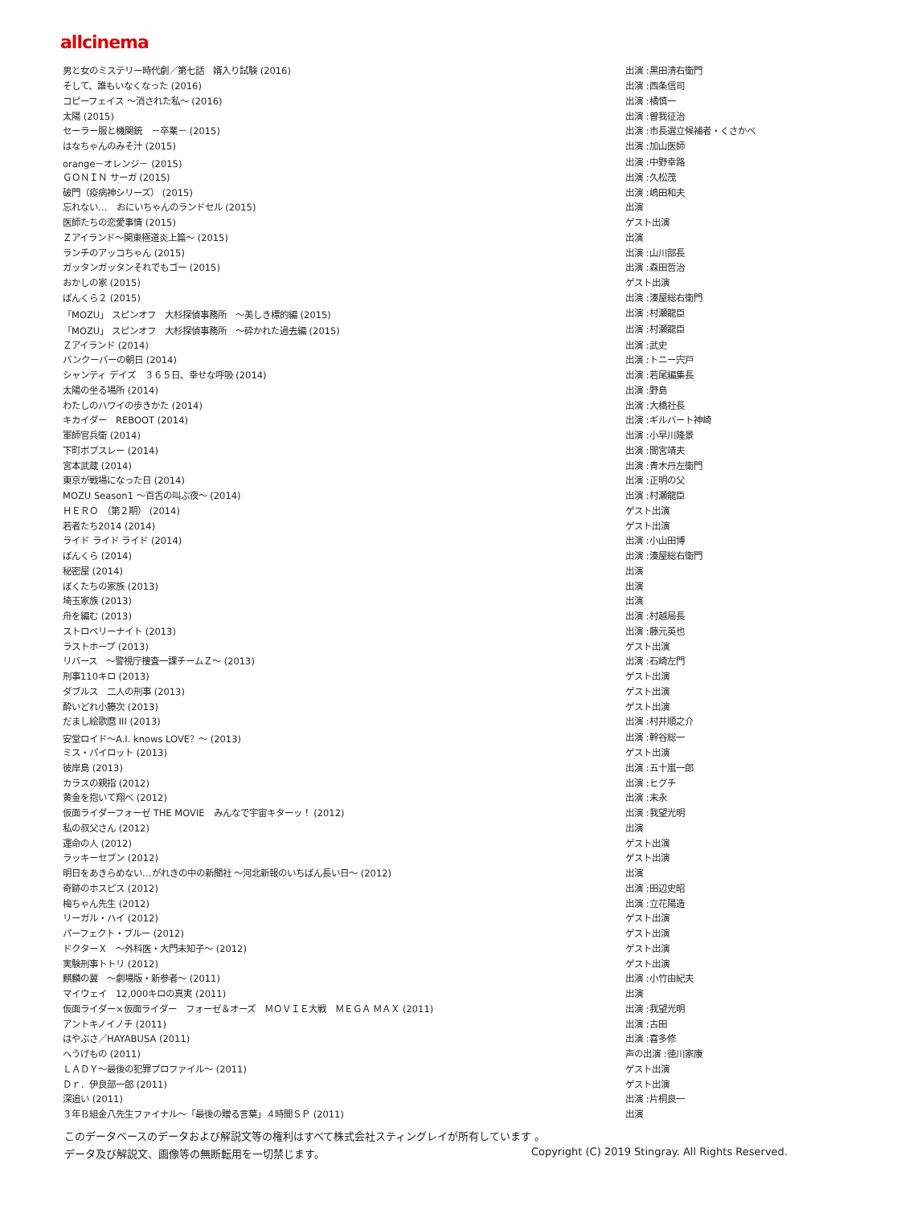allcinema
| 男と女のミステリー時代劇／第七話 婿入り試験 (2016) | 出演 :黒田清右衛門 |
| そして、誰もいなくなった (2016) | 出演 :西条信司 |
| コピーフェイス ～消された私～ (2016) | 出演 :橘慎一 |
| 太陽 (2015) | 出演 :曽我征治 |
| セーラー服と機関銃 －卒業－ (2015) | 出演 :市長選立候補者・くさかべ |
| はなちゃんのみそ汁 (2015) | 出演 :加山医師 |
| orange－オレンジ－ (2015) | 出演 :中野幸路 |
| ＧＯＮＩＮ サーガ (2015) | 出演 :久松茂 |
| 破門（疫病神シリーズ） (2015) | 出演 :嶋田和夫 |
| 忘れない… おにいちゃんのランドセル (2015) | 出演 |
| 医師たちの恋愛事情 (2015) | ゲスト出演 |
| Ｚアイランド～関東極道炎上篇～ (2015) | 出演 |
| ランチのアッコちゃん (2015) | 出演 :山川部長 |
| ガッタンガッタンそれでもゴー (2015) | 出演 :森田哲治 |
| おかしの家 (2015) | ゲスト出演 |
| ぼんくら２ (2015) | 出演 :湊屋総右衛門 |
| 「MOZU」 スピンオフ 大杉探偵事務所 ～美しき標的編 (2015) | 出演 :村瀬龍臣 |
| 「MOZU」 スピンオフ 大杉探偵事務所 ～砕かれた過去編 (2015) | 出演 :村瀬龍臣 |
| Ｚアイランド (2014) | 出演 :武史 |
| バンクーバーの朝日 (2014) | 出演 :トニー宍戸 |
| シャンティ デイズ ３６５日、幸せな呼吸 (2014) | 出演 :若尾編集長 |
| 太陽の坐る場所 (2014) | 出演 :野島 |
| わたしのハワイの歩きかた (2014) | 出演 :大橋社長 |
| キカイダー REBOOT (2014) | 出演 :ギルバート神崎 |
| 軍師官兵衛 (2014) | 出演 :小早川隆景 |
| 下町ボブスレー (2014) | 出演 :間宮靖夫 |
| 宮本武蔵 (2014) | 出演 :青木丹左衛門 |
| 東京が戦場になった日 (2014) | 出演 :正明の父 |
| MOZU Season1 ～百舌の叫ぶ夜～ (2014) | 出演 :村瀬龍臣 |
| ＨＥＲＯ （第２期） (2014) | ゲスト出演 |
| 若者たち2014 (2014) | ゲスト出演 |
| ライド ライド ライド (2014) | 出演 :小山田博 |
| ぼんくら (2014) | 出演 :湊屋総右衛門 |
| 秘密屋 (2014) | 出演 |
| ぼくたちの家族 (2013) | 出演 |
| 埼玉家族 (2013) | 出演 |
| 舟を編む (2013) | 出演 :村越局長 |
| ストロベリーナイト (2013) | 出演 :藤元英也 |
| ラストホープ (2013) | ゲスト出演 |
| リバース ～警視庁捜査一課チームＺ～ (2013) | 出演 :石崎左門 |
| 刑事110キロ (2013) | ゲスト出演 |
| ダブルス 二人の刑事 (2013) | ゲスト出演 |
| 酔いどれ小籐次 (2013) | ゲスト出演 |
| だまし絵歌麿 III (2013) | 出演 :村井順之介 |
| 安堂ロイド～A.I. knows LOVE？～ (2013) | 出演 :幹谷総一 |
| ミス・パイロット (2013) | ゲスト出演 |
| 彼岸島 (2013) | 出演 :五十嵐一郎 |
| カラスの親指 (2012) | 出演 :ヒグチ |
| 黄金を抱いて翔べ (2012) | 出演 :末永 |
| 仮面ライダーフォーゼ THE MOVIE みんなで宇宙キターッ！ (2012) | 出演 :我望光明 |
| 私の叔父さん (2012) | 出演 |
| 運命の人 (2012) | ゲスト出演 |
| ラッキーセブン (2012) | ゲスト出演 |
| 明日をあきらめない…がれきの中の新聞社 ～河北新報のいちばん長い日～ (2012) | 出演 |
| 奇跡のホスピス (2012) | 出演 :田辺史昭 |
| 梅ちゃん先生 (2012) | 出演 :立花陽造 |
| リーガル・ハイ (2012) | ゲスト出演 |
| パーフェクト・ブルー (2012) | ゲスト出演 |
| ドクターＸ ～外科医・大門未知子～ (2012) | ゲスト出演 |
| 実験刑事トトリ (2012) | ゲスト出演 |
| 麒麟の翼 ～劇場版・新参者～ (2011) | 出演 :小竹由紀夫 |
| マイウェイ 12,000キロの真実 (2011) | 出演 |
| 仮面ライダー×仮面ライダー フォーゼ＆オーズ ＭＯＶＩＥ大戦 ＭＥＧＡ ＭＡＸ (2011) | 出演 :我望光明 |
| アントキノイノチ (2011) | 出演 :古田 |
| はやぶさ／HAYABUSA (2011) | 出演 :喜多修 |
| へうげもの (2011) | 声の出演 :徳川家康 |
| ＬＡＤＹ～最後の犯罪プロファイル～ (2011) | ゲスト出演 |
| Ｄｒ．伊良部一郎 (2011) | ゲスト出演 |
| 深追い (2011) | 出演 :片桐良一 |
| ３年Ｂ組金八先生ファイナル～「最後の贈る言葉」４時間ＳＰ (2011) | 出演 |
このデータベースのデータおよび解説文等の権利はすべて株式会社スティングレイが所有しています 。
データ及び解説文、画像等の無断転用を一切禁じます。 Copyright (C) 2019 Stingray. All Rights Reserved.